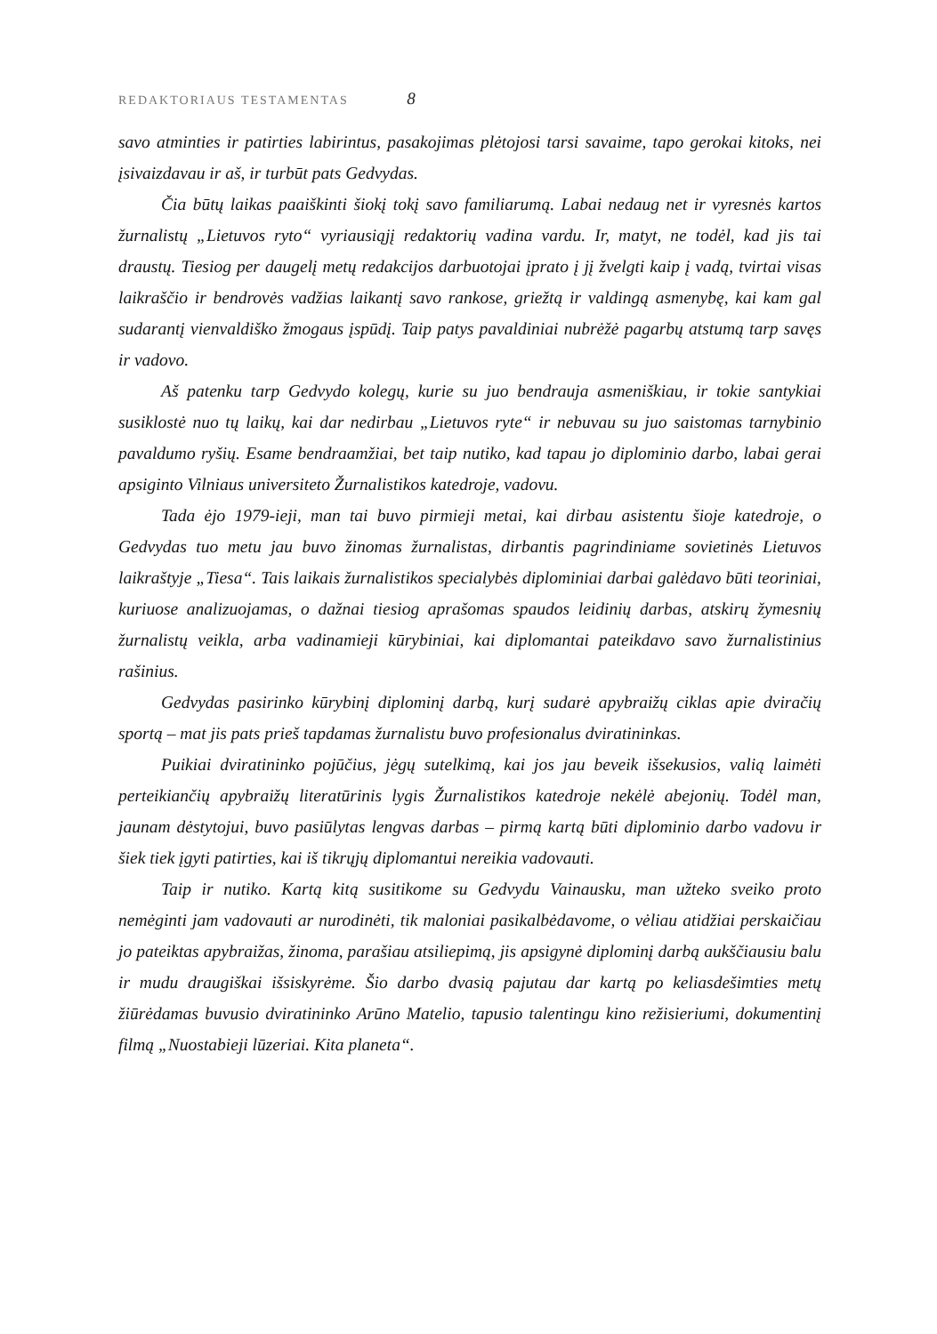REDAKTORIAUS TESTAMENTAS 8
savo atminties ir patirties labirintus, pasakojimas plėtojosi tarsi savaime, tapo gerokai kitoks, nei įsivaizdavau ir aš, ir turbūt pats Gedvydas.
Čia būtų laikas paaiškinti šiokį tokį savo familiarumą. Labai nedaug net ir vyresnės kartos žurnalistų „Lietuvos ryto“ vyriausiąjį redaktorių vadina vardu. Ir, matyt, ne todėl, kad jis tai draustų. Tiesiog per daugelį metų redakcijos darbuotojai įprato į jį žvelgti kaip į vadą, tvirtai visas laikraščio ir bendrovės vadžias laikantį savo rankose, griežtą ir valdingą asmenybę, kai kam gal sudarantį vienvaldiško žmogaus įspūdį. Taip patys pavaldiniai nubrėžė pagarbų atstumą tarp savęs ir vadovo.
Aš patenku tarp Gedvydo kolegų, kurie su juo bendrauja asmeniškiau, ir tokie santykiai susiklostė nuo tų laikų, kai dar nedirbau „Lietuvos ryte“ ir nebuvau su juo saistomas tarnybinio pavaldumo ryšių. Esame bendraamžiai, bet taip nutiko, kad tapau jo diplominio darbo, labai gerai apsiginto Vilniaus universiteto Žurnalistikos katedroje, vadovu.
Tada ėjo 1979-ieji, man tai buvo pirmieji metai, kai dirbau asistentu šioje katedroje, o Gedvydas tuo metu jau buvo žinomas žurnalistas, dirbantis pagrindiniame sovietinės Lietuvos laikraštyje „Tiesa“. Tais laikais žurnalistikos specialybės diplominiai darbai galėdavo būti teoriniai, kuriuose analizuojamas, o dažnai tiesiog aprašomas spaudos leidinių darbas, atskirų žymesnių žurnalistų veikla, arba vadinamieji kūrybiniai, kai diplomantai pateikdavo savo žurnalistinius rašinius.
Gedvydas pasirinko kūrybinį diplominį darbą, kurį sudarė apybraižų ciklas apie dviračių sportą – mat jis pats prieš tapdamas žurnalistu buvo profesionalus dviratininkas.
Puikiai dviratininko pojūčius, jėgų sutelkimą, kai jos jau beveik išsekusios, valią laimėti perteikiančių apybraižų literatūrinis lygis Žurnalistikos katedroje nekėlė abejonių. Todėl man, jaunam dėstytojui, buvo pasiūlytas lengvas darbas – pirmą kartą būti diplominio darbo vadovu ir šiek tiek įgyti patirties, kai iš tikrųjų diplomantui nereikia vadovauti.
Taip ir nutiko. Kartą kitą susitikome su Gedvydu Vainausku, man užteko sveiko proto nemėginti jam vadovauti ar nurodinėti, tik maloniai pasikalbėdavome, o vėliau atidžiai perskaičiau jo pateiktas apybraižas, žinoma, parašiau atsiliepimą, jis apsigynė diplominį darbą aukščiausiu balu ir mudu draugiškai išsiskyrėme. Šio darbo dvasią pajutau dar kartą po keliasdešimties metų žiūrėdamas buvusio dviratininko Arūno Matelio, tapusio talentingu kino režisieriumi, dokumentinį filmą „Nuostabieji lūzeriai. Kita planeta“.